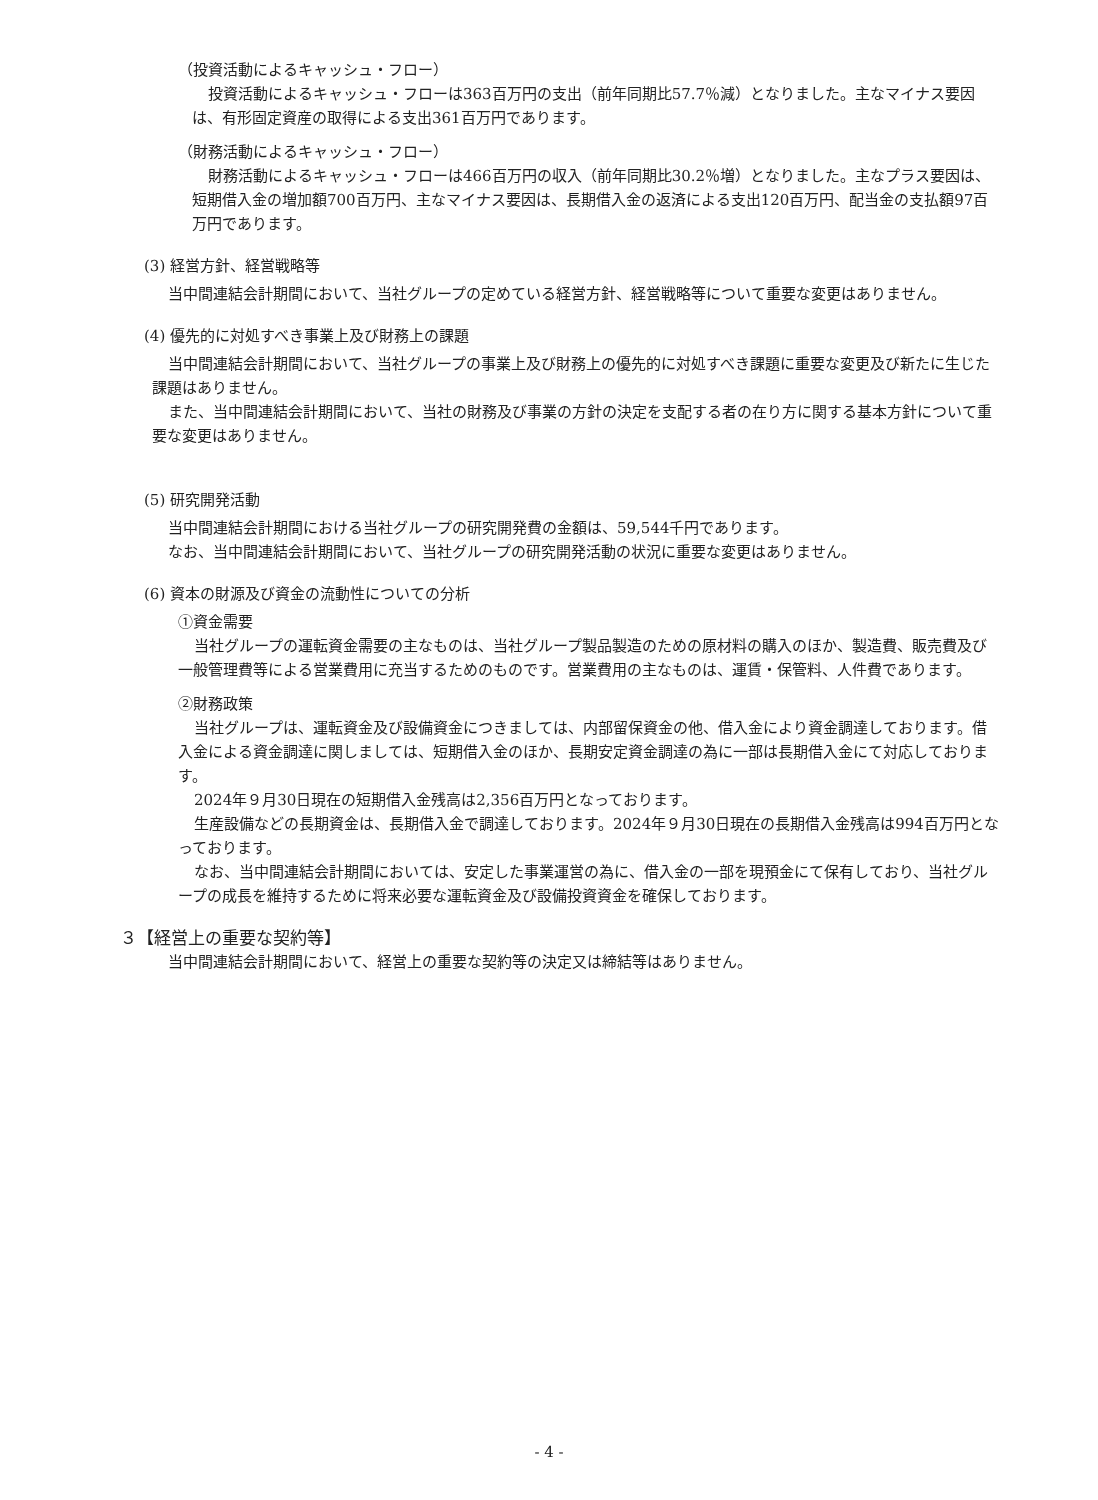（投資活動によるキャッシュ・フロー）
投資活動によるキャッシュ・フローは363百万円の支出（前年同期比57.7％減）となりました。主なマイナス要因は、有形固定資産の取得による支出361百万円であります。
（財務活動によるキャッシュ・フロー）
財務活動によるキャッシュ・フローは466百万円の収入（前年同期比30.2％増）となりました。主なプラス要因は、短期借入金の増加額700百万円、主なマイナス要因は、長期借入金の返済による支出120百万円、配当金の支払額97百万円であります。
(3) 経営方針、経営戦略等
当中間連結会計期間において、当社グループの定めている経営方針、経営戦略等について重要な変更はありません。
(4) 優先的に対処すべき事業上及び財務上の課題
当中間連結会計期間において、当社グループの事業上及び財務上の優先的に対処すべき課題に重要な変更及び新たに生じた課題はありません。
また、当中間連結会計期間において、当社の財務及び事業の方針の決定を支配する者の在り方に関する基本方針について重要な変更はありません。
(5) 研究開発活動
当中間連結会計期間における当社グループの研究開発費の金額は、59,544千円であります。
なお、当中間連結会計期間において、当社グループの研究開発活動の状況に重要な変更はありません。
(6) 資本の財源及び資金の流動性についての分析
①資金需要
当社グループの運転資金需要の主なものは、当社グループ製品製造のための原材料の購入のほか、製造費、販売費及び一般管理費等による営業費用に充当するためのものです。営業費用の主なものは、運賃・保管料、人件費であります。
②財務政策
当社グループは、運転資金及び設備資金につきましては、内部留保資金の他、借入金により資金調達しております。借入金による資金調達に関しましては、短期借入金のほか、長期安定資金調達の為に一部は長期借入金にて対応しております。
2024年９月30日現在の短期借入金残高は2,356百万円となっております。
生産設備などの長期資金は、長期借入金で調達しております。2024年９月30日現在の長期借入金残高は994百万円となっております。
なお、当中間連結会計期間においては、安定した事業運営の為に、借入金の一部を現預金にて保有しており、当社グループの成長を維持するために将来必要な運転資金及び設備投資資金を確保しております。
３【経営上の重要な契約等】
当中間連結会計期間において、経営上の重要な契約等の決定又は締結等はありません。
- 4 -